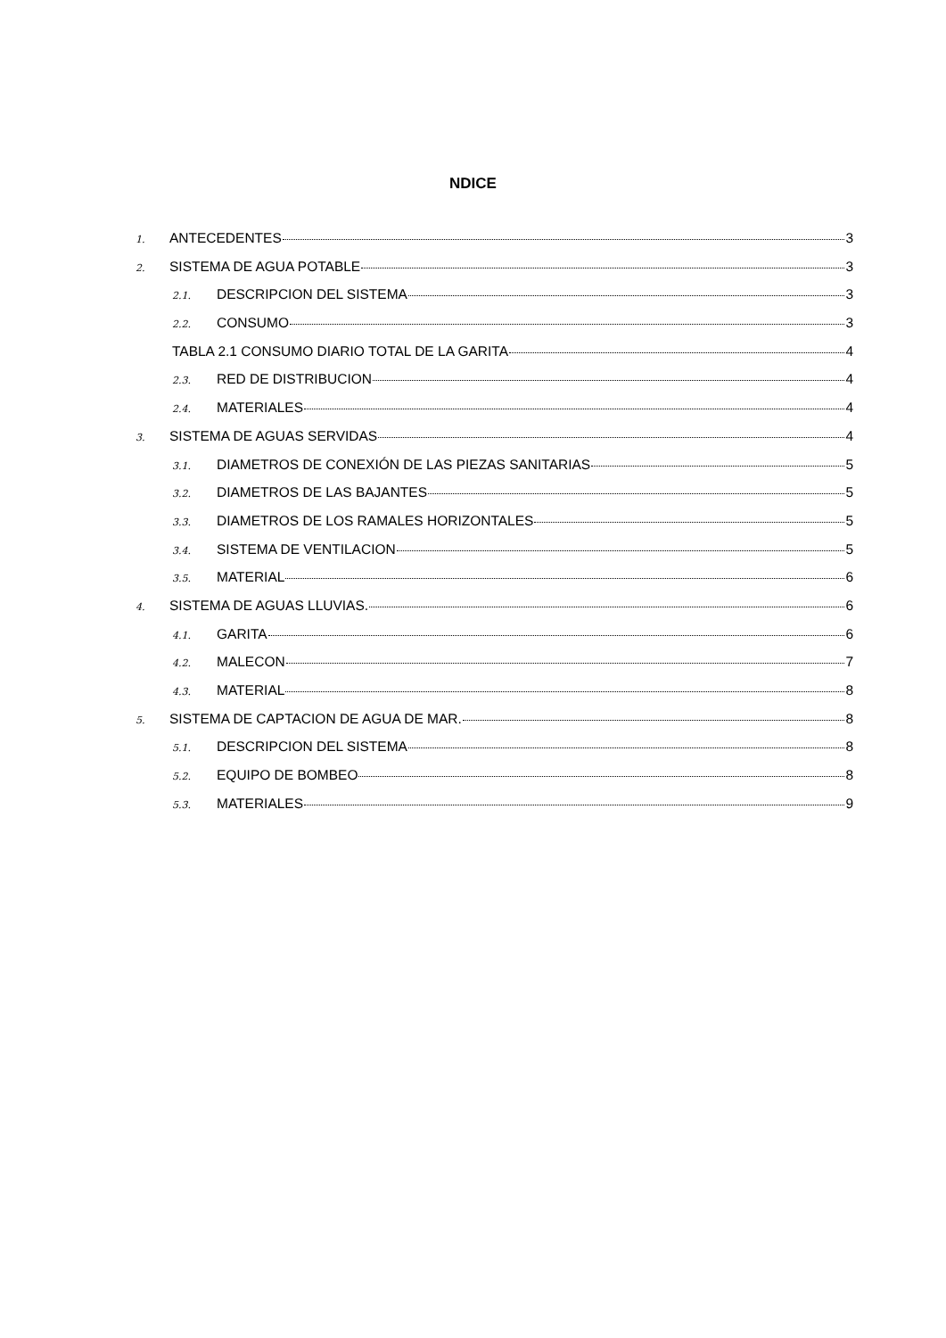NDICE
1. ANTECEDENTES 3
2. SISTEMA DE AGUA POTABLE 3
2.1. DESCRIPCION DEL SISTEMA 3
2.2. CONSUMO 3
TABLA 2.1 CONSUMO DIARIO TOTAL DE LA GARITA 4
2.3. RED DE DISTRIBUCION 4
2.4. MATERIALES 4
3. SISTEMA DE AGUAS SERVIDAS 4
3.1. DIAMETROS DE CONEXIÓN DE LAS PIEZAS SANITARIAS 5
3.2. DIAMETROS DE LAS BAJANTES 5
3.3. DIAMETROS DE LOS RAMALES HORIZONTALES 5
3.4. SISTEMA DE VENTILACION 5
3.5. MATERIAL 6
4. SISTEMA DE AGUAS LLUVIAS. 6
4.1. GARITA 6
4.2. MALECON 7
4.3. MATERIAL 8
5. SISTEMA DE CAPTACION DE AGUA DE MAR. 8
5.1. DESCRIPCION DEL SISTEMA 8
5.2. EQUIPO DE BOMBEO 8
5.3. MATERIALES 9